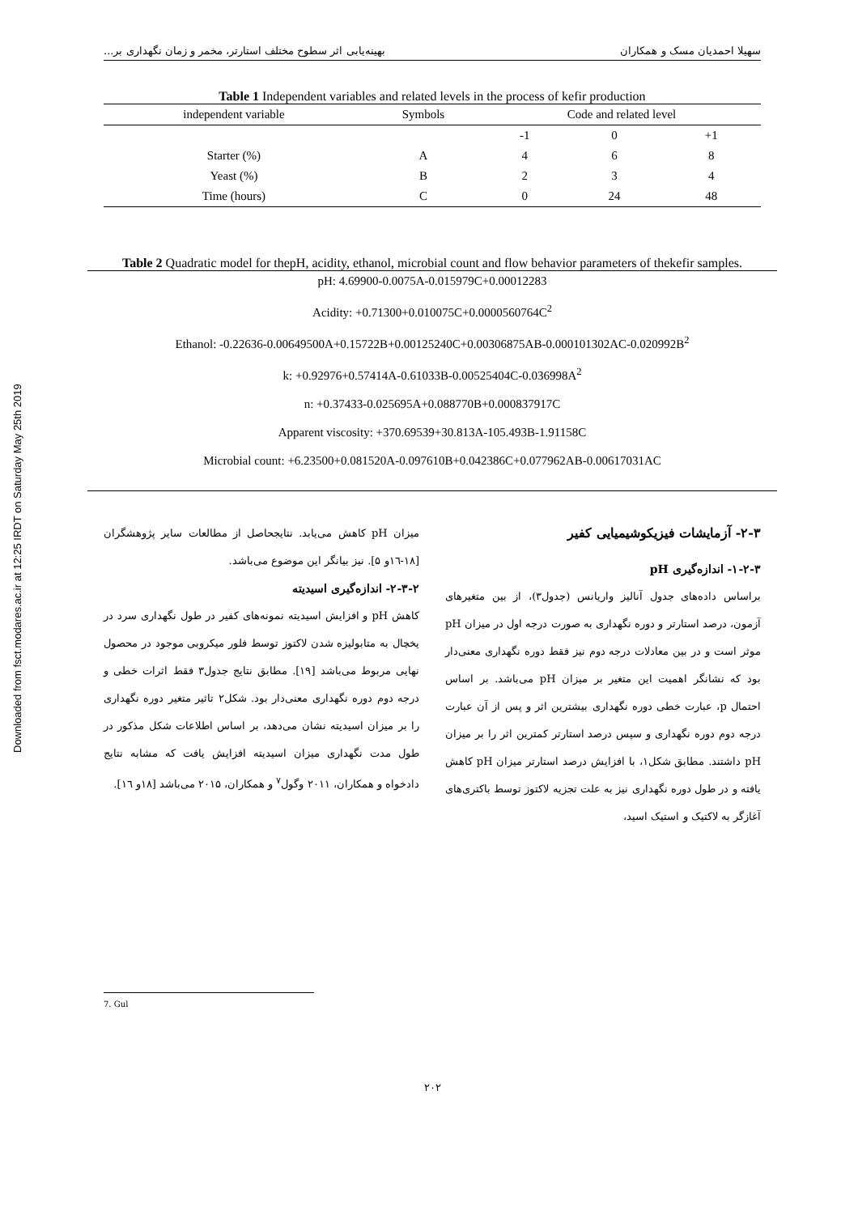Downloaded from fsct.modares.ac.ir at 12:25 IRDT on Saturday May 25th 2019
سهیلا احمدیان مسک و همکاران بهینه‌یابی اثر سطوح مختلف استارتر، مخمر و زمان نگهداری بر...
Table 1 Independent variables and related levels in the process of kefir production
| independent variable | Symbols | Code and related level | | |
| --- | --- | --- | --- | --- |
| | | -1 | 0 | +1 |
| Starter (%) | A | 4 | 6 | 8 |
| Yeast (%) | B | 2 | 3 | 4 |
| Time (hours) | C | 0 | 24 | 48 |
Table 2 Quadratic model for thepH, acidity, ethanol, microbial count and flow behavior parameters of thekefir samples.
pH: 4.69900-0.0075A-0.015979C+0.00012283
Acidity: +0.71300+0.010075C+0.0000560764C<sup>2</sup>
Ethanol: -0.22636-0.00649500A+0.15722B+0.00125240C+0.00306875AB-0.000101302AC-0.020992B<sup>2</sup>
k: +0.92976+0.57414A-0.61033B-0.00525404C-0.036998A<sup>2</sup>
n: +0.37433-0.025695A+0.088770B+0.000837917C
Apparent viscosity: +370.69539+30.813A-105.493B-1.91158C
Microbial count: +6.23500+0.081520A-0.097610B+0.042386C+0.077962AB-0.00617031AC
میزان pH کاهش می‌یابد. نتایجحاصل از مطالعات سایر پژوهشگران [۱۸-۱٦و ۵]. نیز بیانگر این موضوع می‌باشد.
۲-۳-۲- اندازه‌گیری اسیدیته
کاهش pH و افزایش اسیدیته نمونه‌های کفیر در طول نگهداری سرد در یخچال به متابولیزه شدن لاکتوز توسط فلور میکروبی موجود در محصول نهایی مربوط می‌باشد [۱۹]. مطابق نتایج جدول۳ فقط اثرات خطی و درجه دوم دوره نگهداری معنی‌دار بود. شکل۲ تاثیر متغیر دوره نگهداری را بر میزان اسیدیته نشان می‌دهد، بر اساس اطلاعات شکل مذکور در طول مدت نگهداری میزان اسیدیته افزایش یافت که مشابه نتایج دادخواه و همکاران، ۲۰۱۱ وگول<sup>۷</sup> و همکاران، ۲۰۱۵ می‌باشد [۱۸و ۱٦].
۲-۳- آزمایشات فیزیکوشیمیایی کفیر
۱-۲-۳- اندازه‌گیری pH
براساس داده‌های جدول آنالیز واریانس (جدول۳)، از بین متغیرهای آزمون، درصد استارتر و دوره نگهداری به صورت درجه اول در میزان pH موثر است و در بین معادلات درجه دوم نیز فقط دوره نگهداری معنی‌دار بود که نشانگر اهمیت این متغیر بر میزان pH می‌باشد. بر اساس احتمال p، عبارت خطی دوره نگهداری بیشترین اثر و پس از آن عبارت درجه دوم دوره نگهداری و سپس درصد استارتر کمترین اثر را بر میزان pH داشتند. مطابق شکل۱، با افزایش درصد استارتر میزان pH کاهش یافته و در طول دوره نگهداری نیز به علت تجزیه لاکتوز توسط باکتری‌های آغازگر به لاکتیک و استیک اسید،
7. Gul
۲۰۲